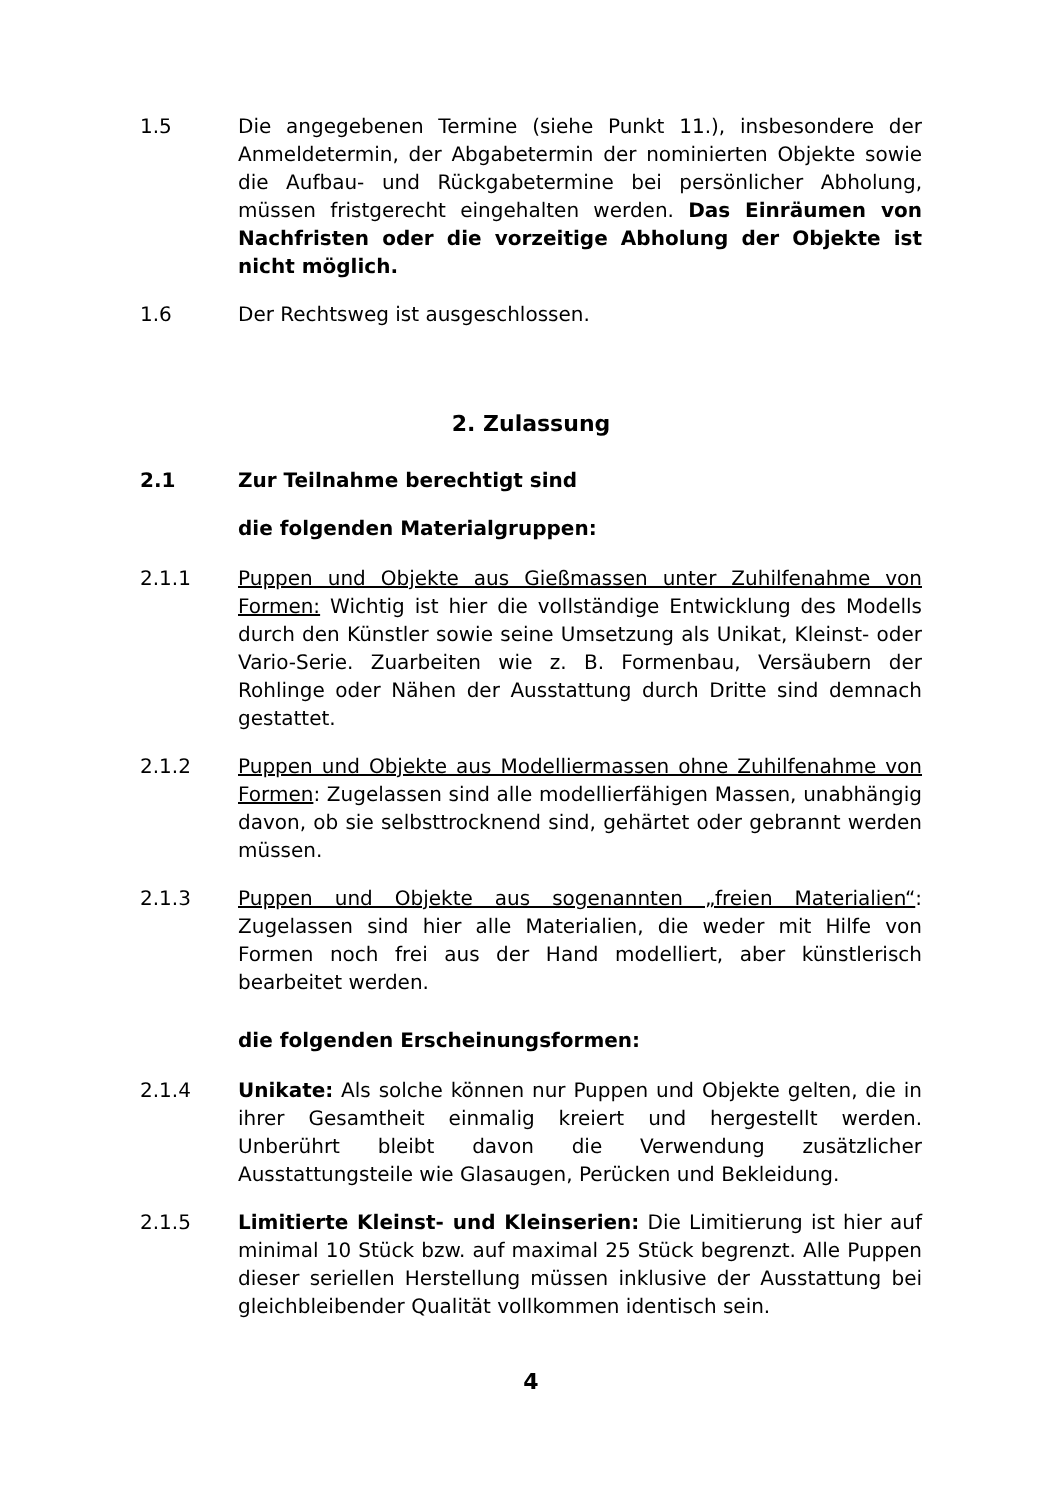1.5 Die angegebenen Termine (siehe Punkt 11.), insbesondere der Anmeldetermin, der Abgabetermin der nominierten Objekte sowie die Aufbau- und Rückgabetermine bei persönlicher Abholung, müssen fristgerecht eingehalten werden. Das Einräumen von Nachfristen oder die vorzeitige Abholung der Objekte ist nicht möglich.
1.6 Der Rechtsweg ist ausgeschlossen.
2. Zulassung
2.1 Zur Teilnahme berechtigt sind
die folgenden Materialgruppen:
2.1.1 Puppen und Objekte aus Gießmassen unter Zuhilfenahme von Formen: Wichtig ist hier die vollständige Entwicklung des Modells durch den Künstler sowie seine Umsetzung als Unikat, Kleinst- oder Vario-Serie. Zuarbeiten wie z. B. Formenbau, Versäubern der Rohlinge oder Nähen der Ausstattung durch Dritte sind demnach gestattet.
2.1.2 Puppen und Objekte aus Modelliermassen ohne Zuhilfenahme von Formen: Zugelassen sind alle modellierfähigen Massen, unabhängig davon, ob sie selbsttrocknend sind, gehärtet oder gebrannt werden müssen.
2.1.3 Puppen und Objekte aus sogenannten „freien Materialien“: Zugelassen sind hier alle Materialien, die weder mit Hilfe von Formen noch frei aus der Hand modelliert, aber künstlerisch bearbeitet werden.
die folgenden Erscheinungsformen:
2.1.4 Unikate: Als solche können nur Puppen und Objekte gelten, die in ihrer Gesamtheit einmalig kreiert und hergestellt werden. Unberührt bleibt davon die Verwendung zusätzlicher Ausstattungsteile wie Glasaugen, Perücken und Bekleidung.
2.1.5 Limitierte Kleinst- und Kleinserien: Die Limitierung ist hier auf minimal 10 Stück bzw. auf maximal 25 Stück begrenzt. Alle Puppen dieser seriellen Herstellung müssen inklusive der Ausstattung bei gleichbleibender Qualität vollkommen identisch sein.
4